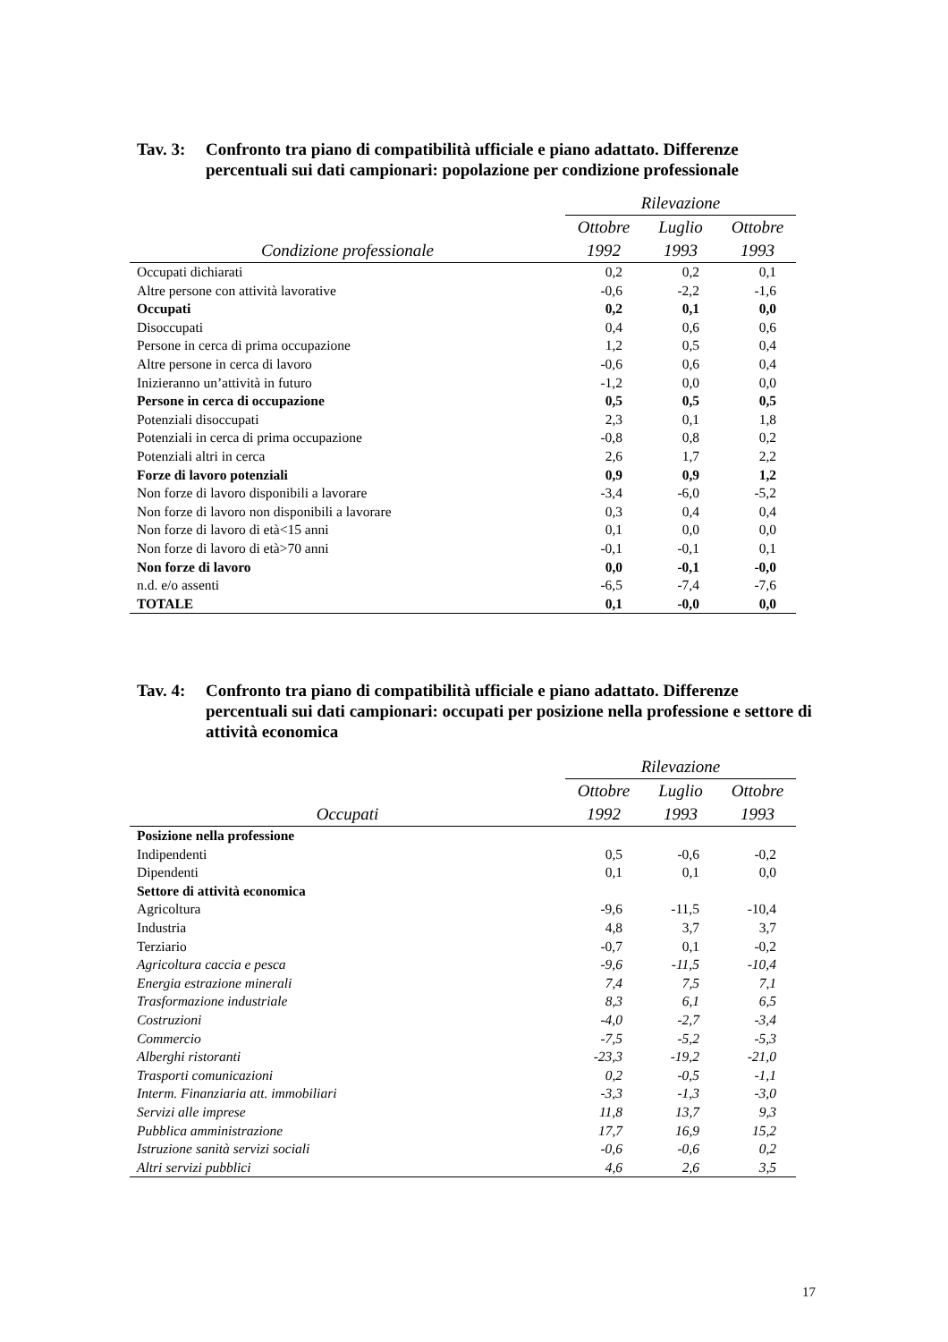Tav. 3: Confronto tra piano di compatibilità ufficiale e piano adattato. Differenze percentuali sui dati campionari: popolazione per condizione professionale
| | Rilevazione | | |
| --- | --- | --- | --- |
| | Ottobre | Luglio | Ottobre |
| Condizione professionale | 1992 | 1993 | 1993 |
| Occupati dichiarati | 0,2 | 0,2 | 0,1 |
| Altre persone con attività lavorative | -0,6 | -2,2 | -1,6 |
| Occupati | 0,2 | 0,1 | 0,0 |
| Disoccupati | 0,4 | 0,6 | 0,6 |
| Persone in cerca di prima occupazione | 1,2 | 0,5 | 0,4 |
| Altre persone in cerca di lavoro | -0,6 | 0,6 | 0,4 |
| Inizieranno un’attività in futuro | -1,2 | 0,0 | 0,0 |
| Persone in cerca di occupazione | 0,5 | 0,5 | 0,5 |
| Potenziali disoccupati | 2,3 | 0,1 | 1,8 |
| Potenziali in cerca di prima occupazione | -0,8 | 0,8 | 0,2 |
| Potenziali altri in cerca | 2,6 | 1,7 | 2,2 |
| Forze di lavoro potenziali | 0,9 | 0,9 | 1,2 |
| Non forze di lavoro disponibili a lavorare | -3,4 | -6,0 | -5,2 |
| Non forze di lavoro non disponibili a lavorare | 0,3 | 0,4 | 0,4 |
| Non forze di lavoro di età<15 anni | 0,1 | 0,0 | 0,0 |
| Non forze di lavoro di età>70 anni | -0,1 | -0,1 | 0,1 |
| Non forze di lavoro | 0,0 | -0,1 | -0,0 |
| n.d. e/o assenti | -6,5 | -7,4 | -7,6 |
| TOTALE | 0,1 | -0,0 | 0,0 |
Tav. 4: Confronto tra piano di compatibilità ufficiale e piano adattato. Differenze percentuali sui dati campionari: occupati per posizione nella professione e settore di attività economica
| | Rilevazione | | |
| --- | --- | --- | --- |
| | Ottobre | Luglio | Ottobre |
| Occupati | 1992 | 1993 | 1993 |
| Posizione nella professione | | | |
| Indipendenti | 0,5 | -0,6 | -0,2 |
| Dipendenti | 0,1 | 0,1 | 0,0 |
| Settore di attività economica | | | |
| Agricoltura | -9,6 | -11,5 | -10,4 |
| Industria | 4,8 | 3,7 | 3,7 |
| Terziario | -0,7 | 0,1 | -0,2 |
| Agricoltura caccia e pesca | -9,6 | -11,5 | -10,4 |
| Energia estrazione minerali | 7,4 | 7,5 | 7,1 |
| Trasformazione industriale | 8,3 | 6,1 | 6,5 |
| Costruzioni | -4,0 | -2,7 | -3,4 |
| Commercio | -7,5 | -5,2 | -5,3 |
| Alberghi ristoranti | -23,3 | -19,2 | -21,0 |
| Trasporti comunicazioni | 0,2 | -0,5 | -1,1 |
| Interm. Finanziaria att. immobiliari | -3,3 | -1,3 | -3,0 |
| Servizi alle imprese | 11,8 | 13,7 | 9,3 |
| Pubblica amministrazione | 17,7 | 16,9 | 15,2 |
| Istruzione sanità servizi sociali | -0,6 | -0,6 | 0,2 |
| Altri servizi pubblici | 4,6 | 2,6 | 3,5 |
17